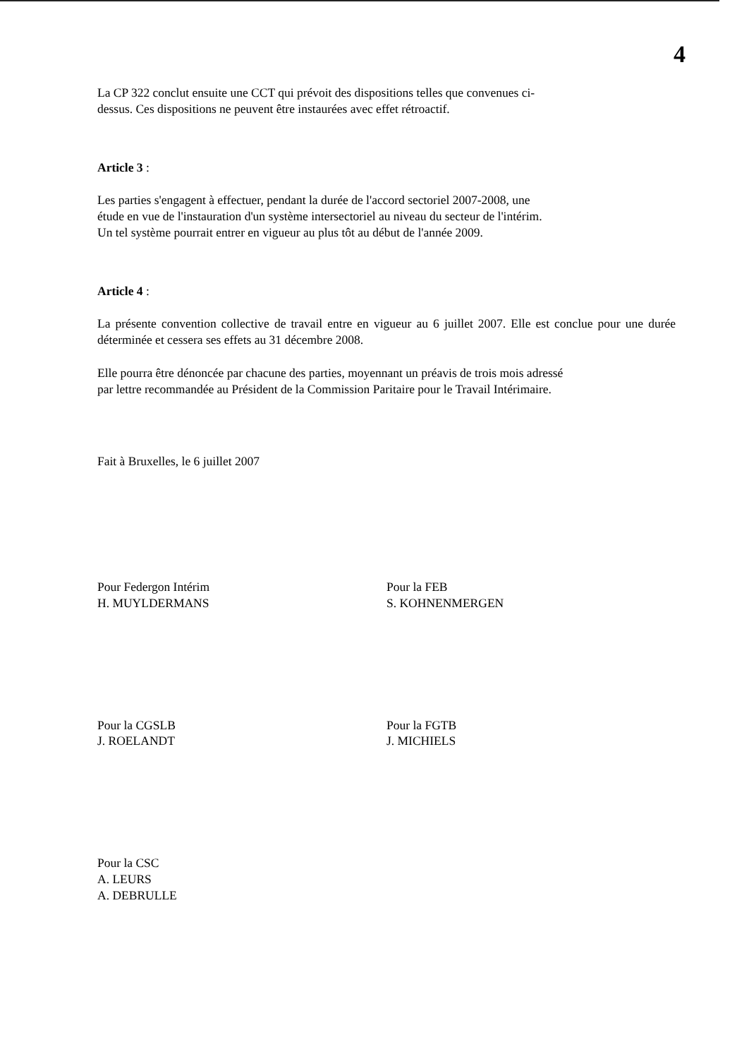4
La CP 322 conclut ensuite une CCT qui prévoit des dispositions telles que convenues ci-
dessus. Ces dispositions ne peuvent être instaurées avec effet rétroactif.
Article 3 :
Les parties s'engagent à effectuer, pendant la durée de l'accord sectoriel 2007-2008, une
étude en vue de l'instauration d'un système intersectoriel au niveau du secteur de l'intérim.
Un tel système pourrait entrer en vigueur au plus tôt au début de l'année 2009.
Article 4 :
La présente convention collective de travail entre en vigueur au 6 juillet 2007. Elle est conclue pour une durée déterminée et cessera ses effets au 31 décembre 2008.
Elle pourra être dénoncée par chacune des parties, moyennant un préavis de trois mois adressé
par lettre recommandée au Président de la Commission Paritaire pour le Travail Intérimaire.
Fait à Bruxelles, le 6 juillet 2007
Pour Federgon Intérim
H. MUYLDERMANS
Pour la FEB
S. KOHNENMERGEN
Pour la CGSLB
J. ROELANDT
Pour la FGTB
J. MICHIELS
Pour la CSC
A. LEURS
A. DEBRULLE